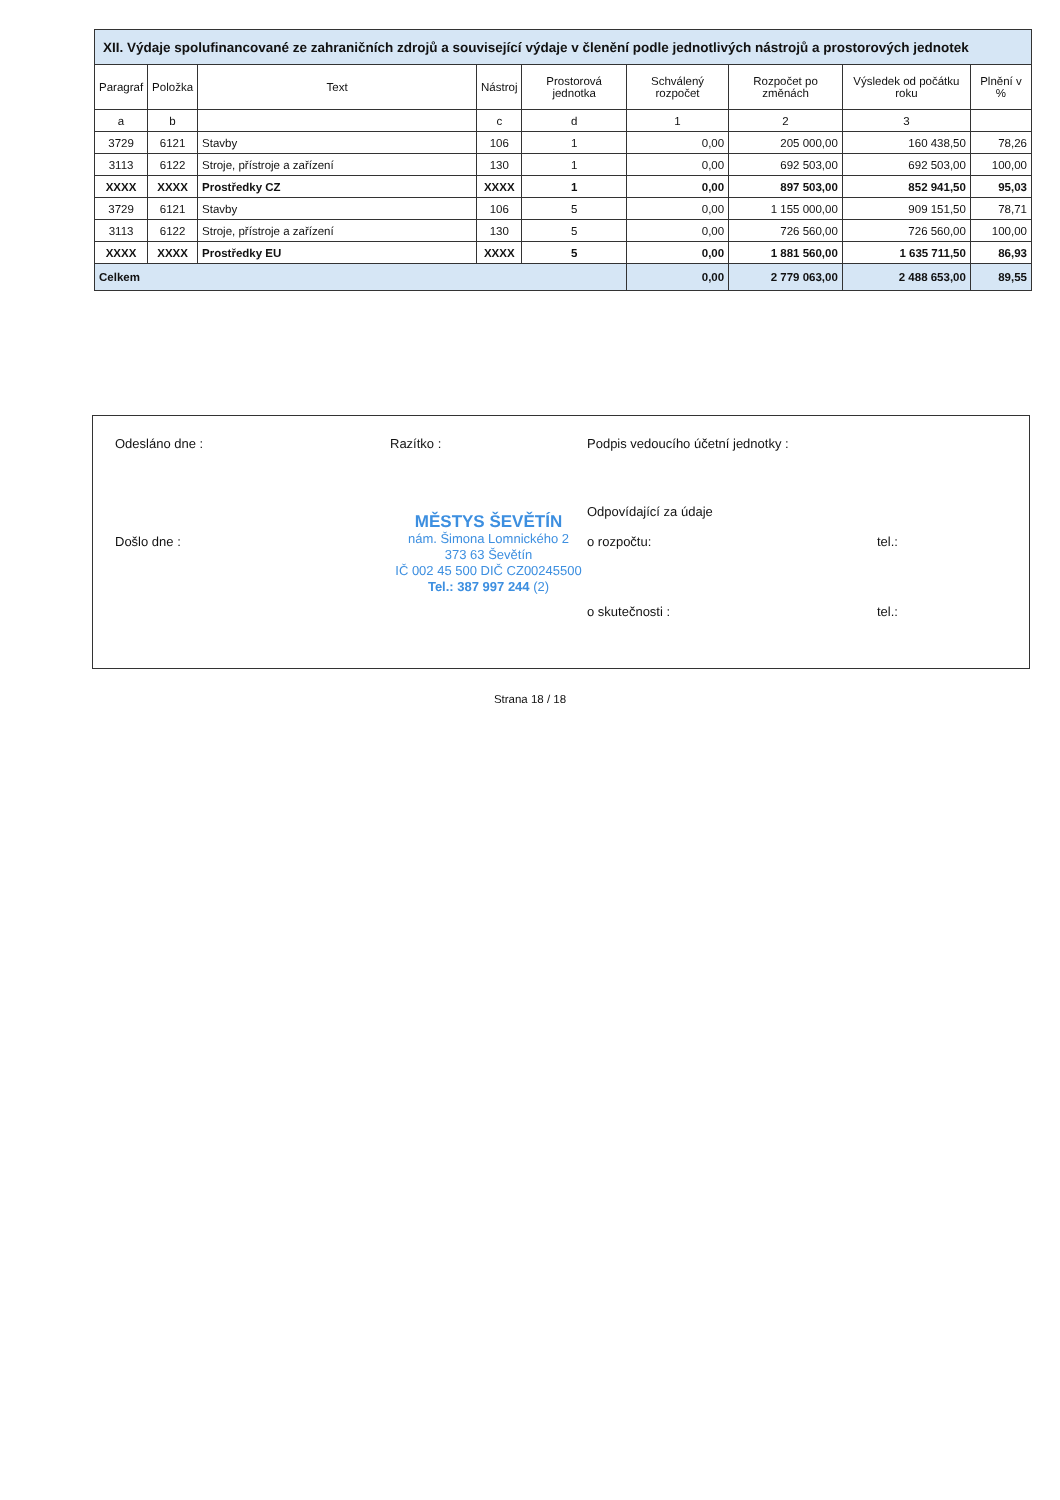| XII. Výdaje spolufinancované ze zahraničních zdrojů a související výdaje v členění podle jednotlivých nástrojů a prostorových jednotek | | | | | | | | |
| --- | --- | --- | --- | --- | --- | --- | --- | --- |
| Paragraf | Položka | Text | Nástroj | Prostorová jednotka | Schválený rozpočet | Rozpočet po změnách | Výsledek od počátku roku | Plnění v % |
| a | b | | c | d | 1 | 2 | 3 | |
| 3729 | 6121 | Stavby | 106 | 1 | 0,00 | 205 000,00 | 160 438,50 | 78,26 |
| 3113 | 6122 | Stroje, přístroje a zařízení | 130 | 1 | 0,00 | 692 503,00 | 692 503,00 | 100,00 |
| XXXX | XXXX | Prostředky CZ | XXXX | 1 | 0,00 | 897 503,00 | 852 941,50 | 95,03 |
| 3729 | 6121 | Stavby | 106 | 5 | 0,00 | 1 155 000,00 | 909 151,50 | 78,71 |
| 3113 | 6122 | Stroje, přístroje a zařízení | 130 | 5 | 0,00 | 726 560,00 | 726 560,00 | 100,00 |
| XXXX | XXXX | Prostředky EU | XXXX | 5 | 0,00 | 1 881 560,00 | 1 635 711,50 | 86,93 |
| Celkem | | | | | 0,00 | 2 779 063,00 | 2 488 653,00 | 89,55 |
Odesláno dne :
Razítko :
Podpis vedoucího účetní jednotky :
Odpovídající za údaje
Došlo dne :
MĚSTYS ŠEVĚTÍN
nám. Šimona Lomnického 2
373 63 Ševětín
IČ 002 45 500 DIČ CZ00245500
Tel.: 387 997 244 (2)
o rozpočtu:
tel.:
o skutečnosti :
tel.:
Strana 18 / 18